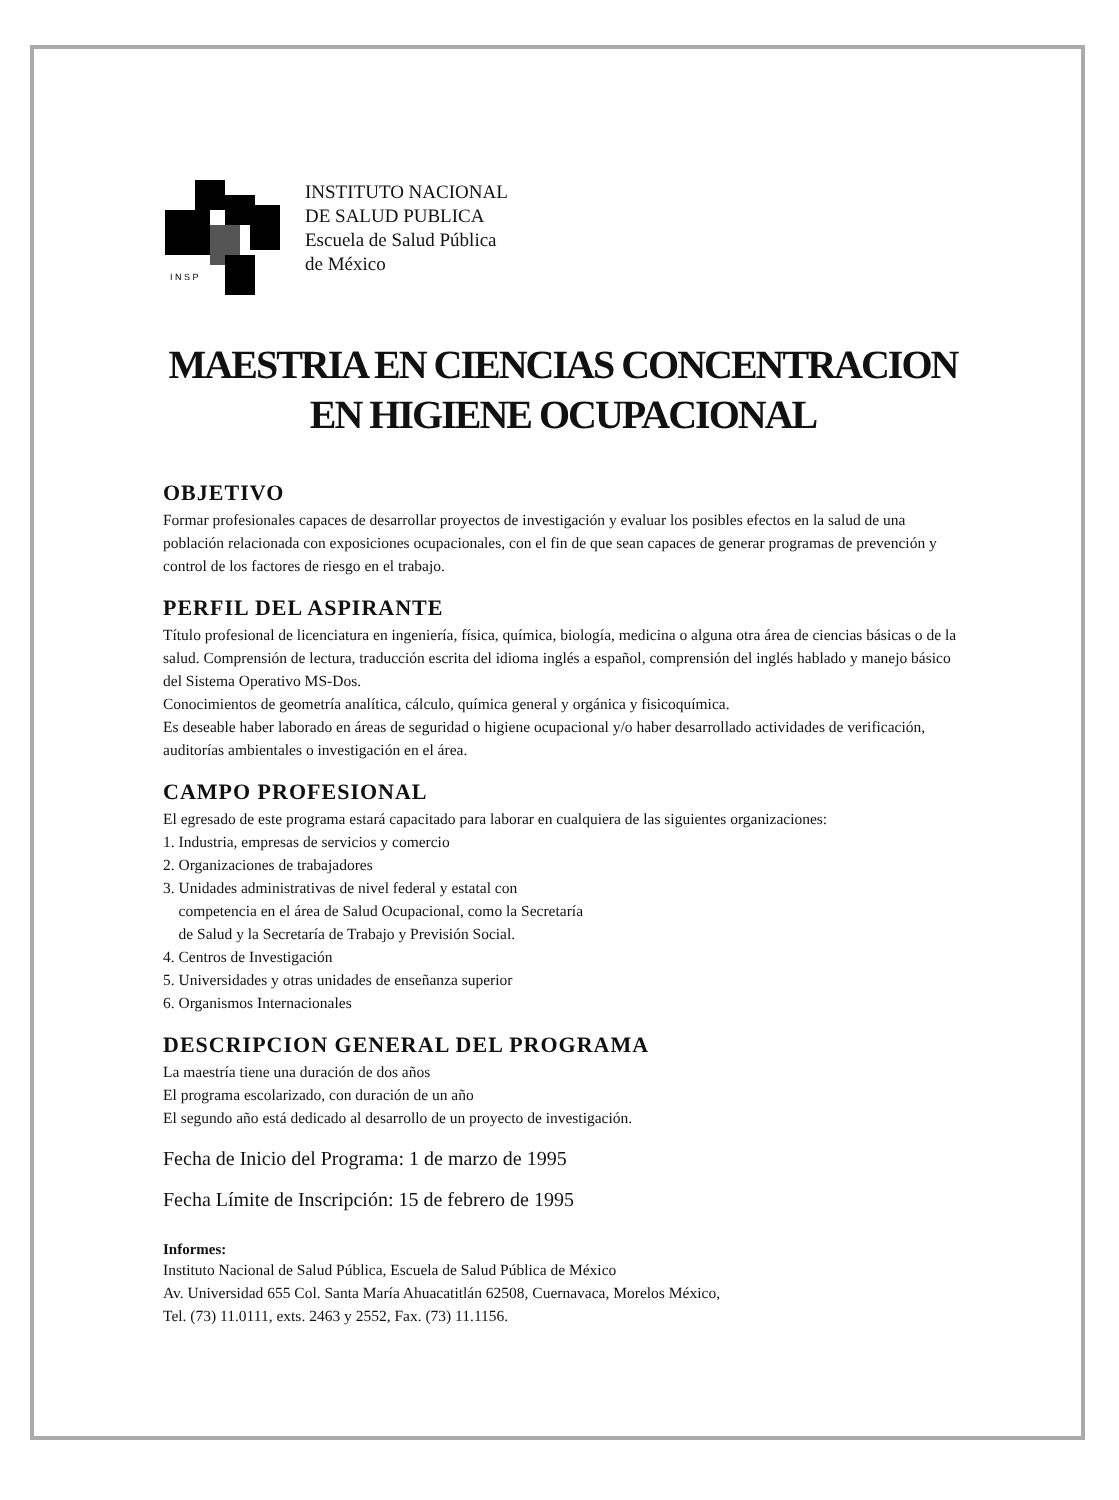I N S P
INSTITUTO NACIONAL
DE SALUD PUBLICA
Escuela de Salud Pública
de México
MAESTRIA EN CIENCIAS CONCENTRACION EN HIGIENE OCUPACIONAL
OBJETIVO
Formar profesionales capaces de desarrollar proyectos de investigación y evaluar los posibles efectos en la salud de una población relacionada con exposiciones ocupacionales, con el fin de que sean capaces de generar programas de prevención y control de los factores de riesgo en el trabajo.
PERFIL DEL ASPIRANTE
Título profesional de licenciatura en ingeniería, física, química, biología, medicina o alguna otra área de ciencias básicas o de la salud. Comprensión de lectura, traducción escrita del idioma inglés a español, comprensión del inglés hablado y manejo básico del Sistema Operativo MS-Dos.
Conocimientos de geometría analítica, cálculo, química general y orgánica y fisicoquímica.
Es deseable haber laborado en áreas de seguridad o higiene ocupacional y/o haber desarrollado actividades de verificación, auditorías ambientales o investigación en el área.
CAMPO PROFESIONAL
El egresado de este programa estará capacitado para laborar en cualquiera de las siguientes organizaciones:
1. Industria, empresas de servicios y comercio
2. Organizaciones de trabajadores
3. Unidades administrativas de nivel federal y estatal con
competencia en el área de Salud Ocupacional, como la Secretaría
de Salud y la Secretaría de Trabajo y Previsión Social.
4. Centros de Investigación
5. Universidades y otras unidades de enseñanza superior
6. Organismos Internacionales
DESCRIPCION GENERAL DEL PROGRAMA
La maestría tiene una duración de dos años
El programa escolarizado, con duración de un año
El segundo año está dedicado al desarrollo de un proyecto de investigación.
Fecha de Inicio del Programa: 1 de marzo de 1995
Fecha Límite de Inscripción: 15 de febrero de 1995
Informes:
Instituto Nacional de Salud Pública, Escuela de Salud Pública de México
Av. Universidad 655 Col. Santa María Ahuacatitlán 62508, Cuernavaca, Morelos México,
Tel. (73) 11.0111, exts. 2463 y 2552, Fax. (73) 11.1156.